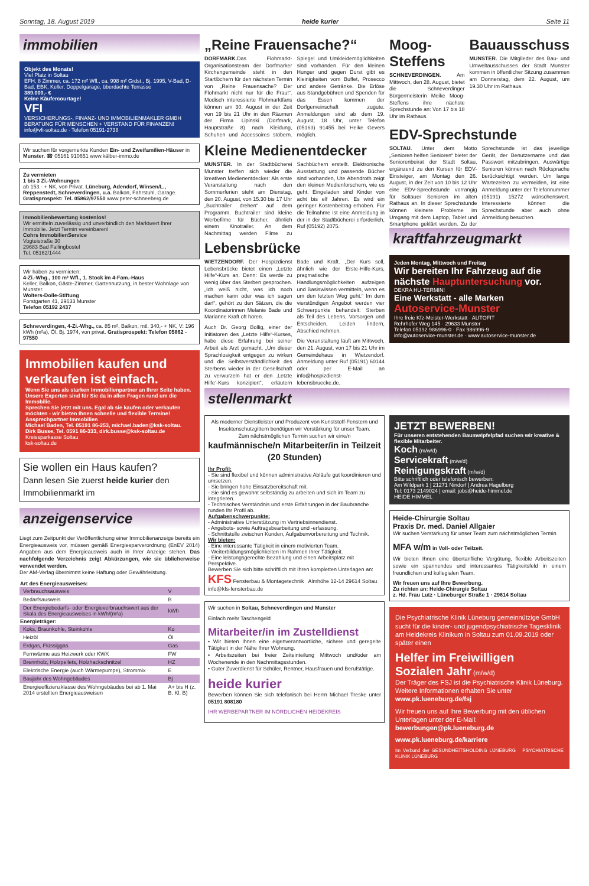Sonntag, 18. August 2019 heide kurier Seite 11
immobilien
Objekt des Monats!
Viel Platz in Soltau
EFH, 8 Zimmer, ca. 172 m² Wfl., ca. 998 m² Grdst., Bj. 1995, V-Bad, D-Bad, EBK, Keller, Doppelgarage, überdachte Terrasse
389.000,- €
Keine Käufercourtage!
VFI
VERSICHERUNGS-, FINANZ- UND IMMOBILIENMAKLER GMBH
BERATUNG FÜR MENSCHEN + VERSTAND FÜR FINANZEN!
info@vfi-soltau.de · Telefon 05191-2738
Wir suchen für vorgemerkte Kunden Ein- und Zweifamilien-Häuser in Munster. ☎ 05161 910651 www.kälber-immo.de
Zu vermieten
1 bis 3 Zi.-Wohnungen
ab 153.- + NK, von Privat. Lüneburg, Adendorf, Winsen/L., Reppenstedt, Schneverdingen, u.a. Balkon, Fahrstuhl, Garage. Gratisprospekt: Tel. 05862/97550 www.peter-schneeberg.de
Immobilienbewertung kostenlos!
Wir ermitteln zuverlässig und unverbindlich den Marktwert Ihrer Immobilie. Jetzt Termin vereinbaren!
Cohrs ImmobilienService
Vogteistraße 30
29683 Bad Fallingbostel
Tel. 05162/1444
Wir haben zu vermieten:
4-Zi.-Whg., 100 m² Wfl., 1. Stock im 4-Fam.-Haus
Keller, Balkon, Gäste-Zimmer, Gartennutzung, in bester Wohnlage von Munster.
Wolters-Dolle-Stiftung
Forstgarten 41, 29633 Munster
Telefon 05192 2437
Schneverdingen, 4-Zi.-Whg., ca. 85 m², Balkon, mtl. 340,- + NK, V: 196 kWh (m²a), Öl, Bj. 1974, von privat. Gratisprospekt: Telefon 05862 - 97550
Immobilien kaufen und verkaufen ist einfach.
Wenn Sie uns als starken Immobilienpartner an Ihrer Seite haben. Unsere Experten sind für Sie da in allen Fragen rund um die Immobilie.
Sprechen Sie jetzt mit uns. Egal ab sie kaufen oder verkaufen möchten - wir bieten Ihnen schnelle und flexible Termine!
Ansprechpartner Immobilien
Michael Baden, Tel. 05191 86-253, michael.baden@ksk-soltau.
Dirk Busse, Tel. 0591 86-333, dirk.busse@ksk-soltau.de
Kreissparkasse Soltau
ksk-soltau.de
Sie wollen ein Haus kaufen?
Dann lesen Sie zuerst heide kurier den Immobilienmarkt im
anzeigenservice
Liegt zum Zeitpunkt der Veröffentlichung einer Immobilienanzeige bereits ein Energieausweis vor, müssen gemäß Energiesparverordnung (EnEV 2014) Angaben aus dem Energieausweis auch in Ihrer Anzeige stehen. Das nachfolgende Verzeichnis zeigt Abkürzungen, wie sie üblicherweise verwendet werden.
Der AM-Verlag übernimmt keine Haftung oder Gewährleistung.
| Art des Energieausweises: | |
| --- | --- |
| Verbrauchsausweis | V |
| Bedarfsausweis | B |
| Der Energiebedarfs- oder Energieverbrauchswert aus der Skala des Energieausweises in kWh/(m²a) | kWh |
| Energieträger: | |
| Koks, Braunkohle, Steinkohle | Ko |
| Heizöl | Öl |
| Erdgas, Flüssiggas | Gas |
| Fernwärme aus Heizwerk oder KWK | FW |
| Brennholz, Holzpellets, Holzhackschnitzel | HZ |
| Elektrische Energie (auch Wärmepumpe), Strommix | E |
| Baujahr des Wohngebäudes | Bj |
| Energieeffizienzklasse des Wohngebäudes bei ab 1. Mai 2014 erstellten Energieausweisen | A+ bis H (z. B. Kl. B) |
„Reine Frauensache?“
DORFMARK. Das Flohmarkt-Organisationsteam der Dorfmarker Kirchengemeinde steht in den Startlöchern für den nächsten Termin von „Reine Frauensache? Der Flohmarkt nicht nur für die Frau!“. Modisch interessierte Flohmarktfans können am 30. August in der Zeit von 19 bis 21 Uhr in den Räumen der Firma Lipinski (Dorfmark, Hauptstraße 8) nach Kleidung, Schuhen und Accessoires stöbern. Spiegel und Umkleidemöglichkeiten sind vorhanden. Für den kleinen Hunger und gegen Durst gibt es Kleinigkeiten vom Buffet, Prosecco und andere Getränke. Die Erlöse aus Standgebühren und Spenden für das Essen kommen der Dorfgemeinschaft zugute. Anmeldungen sind ab dem 19. August, 18 Uhr, unter Telefon (05163) 91455 bei Heike Gevers möglich.
Kleine Medienentdecker
MUNSTER. In der Stadtbücherei Munster treffen sich wieder die kreativen Medienentdecker: Als erste Veranstaltung nach den Sommerferien steht am Dienstag, den 20. August, von 15.30 bis 17 Uhr „Buchtrailer drehen“ auf dem Programm. Buchtrailer sind kleine Werbefilme für Bücher, ähnlich einem Kinotrailer. An dem Nachmittag werden Filme zu Sachbüchern erstellt. Elektronische Ausstattung und passende Bücher sind vorhanden, Ute Abendroth zeigt den kleinen Medienforschern, wie es geht. Eingeladen sind Kinder von acht bis elf Jahren. Es wird ein geringer Kostenbeitrag erhoben. Für die Teilnahme ist eine Anmeldung in der in der Stadtbücherei erforderlich, Ruf (05192) 2075.
Lebensbrücke
WIETZENDORF. Der Hospizdienst Lebensbrücke bietet einen „Letzte Hilfe“-Kurs an. Denn: Es werde zu wenig über das Sterben gesprochen. „Ich weiß nicht, was ich noch machen kann oder was ich sagen darf“, gehört zu den Sätzen, die die Koordinatorinnen Melanie Bade und Marianne Kraft oft hören.
Auch Dr. Georg Bollig, einer der Initiatoren des „Letzte Hilfe“-Kurses, habe diese Erfahrung bei seiner Arbeit als Arzt gemacht. „Um dieser Sprachlosigkeit entgegen zu wirken und die Selbstverständlichkeit des Sterbens wieder in der Gesellschaft zu verwurzeln hat er den ‚Letzte Hilfe‘-Kurs konzipiert“, erläutern Bade und Kraft. „Der Kurs soll, ähnlich wie der Erste-Hilfe-Kurs, pragmatische Handlungsmöglichkeiten aufzeigen und Basiswissen vermitteln, wenn es um den letzten Weg geht.“ Im dem vierstündigen Angebot werden vier Schwerpunkte behandelt: Sterben als Teil des Lebens, Vorsorgen und Entscheiden, Leiden lindern, Abschied nehmen.
Die Veranstaltung läuft am Mittwoch, den 21. August, von 17 bis 21 Uhr im Gemeindehaus in Wietzendorf. Anmeldung unter Ruf (05191) 60144 oder per E-Mail an info@hospizdienst-lebensbruecke.de.
Moog-Steffens
SCHNEVERDINGEN. Am Mittwoch, den 28. August, bietet die Schneverdinger Bürgermeisterin Meike Moog-Steffens ihre nächste Sprechstunde an: Von 17 bis 18 Uhr im Rathaus.
Bauausschuss
MUNSTER. Die Mitglieder des Bau- und Umweltausschusses der Stadt Munster kommen in öffentlicher Sitzung zusammen am Donnerstag, dem 22. August, um 19.30 Uhr im Rathaus.
EDV-Sprechstunde
SOLTAU. Unter dem Motto „Senioren helfen Senioren“ bietet der Seniorenbeirat der Stadt Soltau, ergänzend zu den Kursen für EDV-Einsteiger, am Montag den 26. August, in der Zeit von 10 bis 12 Uhr eine EDV-Sprechstunde vorrangig für Soltauer Senioren im alten Rathaus an. In dieser Sprechstunde können kleinere Probleme im Umgang mit dem Laptop, Tablet und Smartphone geklärt werden. Zu der Sprechstunde ist das jeweilige Gerät, der Benutzername und das Passwort mitzubringen. Auswärtige Senioren können nach Rücksprache berücksichtigt werden. Um lange Wartezeiten zu vermeiden, ist eine Anmeldung unter der Telefonnummer (05191) 15272 wünschenswert. Interessierte können die Sprechstunde aber auch ohne Anmeldung besuchen.
kraftfahrzeugmarkt
Jeden Montag, Mittwoch und Freitag
Wir bereiten Ihr Fahrzeug auf die nächste Hauptuntersuchung vor.
DEKRA HU-TERMIN!
Eine Werkstatt - alle Marken
Autoservice-Munster
Ihre freie Kfz-Meister-Werkstatt · AUTOFIT
Rehrhofer Weg 145 · 29633 Munster
Telefon 05192 986996-0 · Fax 986996-9
info@autoservice-munster.de · www.autoservice-munster.de
stellenmarkt
Als moderner Dienstleister und Produzent von Kunststoff-Fenstern und Insektenschutzgittern benötigen wir Verstärkung für unser Team.
Zum nächstmöglichen Termin suchen wir eine/n
kaufmännische/n Mitarbeiter/in in Teilzeit (20 Stunden)
Ihr Profil:
- Sie sind flexibel und können administrative Abläufe gut koordinieren und umsetzen.
- Sie bringen hohe Einsatzbereitschaft mit.
- Sie sind es gewohnt selbständig zu arbeiten und sich im Team zu integrieren.
- Technisches Verständnis und erste Erfahrungen in der Baubranche runden Ihr Profil ab.
Aufgabenschwerpunkte:
- Administrative Unterstützung im Vertriebsinnendienst.
- Angebots- sowie Auftragsbearbeitung und -erfassung.
- Schnittstelle zwischen Kunden, Aufgabenvorbereitung und Technik.
Wir bieten:
- Eine interessante Tätigkeit in einem motivierten Team.
- Weiterbildungsmöglichkeiten im Rahmen Ihrer Tätigkeit.
- Eine leistungsgerechte Bezahlung und einen Arbeitsplatz mit Perspektive.
Bewerben Sie sich bitte schriftlich mit Ihren kompletten Unterlagen an:
KFS Fensterbau & Montagetechnik Almhöhe 12-14 29614 Soltau info@kfs-fensterbau.de
Wir suchen in Soltau, Schneverdingen und Munster
Einfach mehr Taschengeld
Mitarbeiter/in im Zustelldienst
• Wir bieten Ihnen eine eigenverantwortliche, sichere und geregelte Tätigkeit in der Nähe Ihrer Wohnung.
• Arbeitszeiten bei freier Zeiteinteilung Mittwoch und/oder am Wochenende in den Nachmittagsstunden.
• Guter Zuverdienst für Schüler, Rentner, Hausfrauen und Berufstätige.
heide kurier
Bewerben können Sie sich telefonisch bei Herrn Michael Treske unter 05191 808180
IHR WERBEPARTNER IM NÖRDLICHEN HEIDEKREIS
JETZT BEWERBEN!
Für unseren entstehenden Baumwipfelpfad suchen wir kreative & flexible Mitarbeiter.
Koch (m/w/d)
Servicekraft (m/w/d)
Reinigungskraft (m/w/d)
Bitte schriftlich oder telefonisch bewerben:
Am Wildpark 1 | 21271 Nindorf | Andrea Hagelberg
Tel: 0173 2149024 | email: jobs@heide-himmel.de
HEIDE HIMMEL
Heide-Chirurgie Soltau
Praxis Dr. med. Daniel Allgaier
Wir suchen Verstärkung für unser Team zum nächstmöglichen Termin
MFA w/m in Voll- oder Teilzeit.
Wir bieten Ihnen eine übertarifliche Vergütung, flexible Arbeitszeiten sowie ein spannendes und interessantes Tätigkeitsfeld in einem freundlichen und kollegialen Team.
Wir freuen uns auf Ihre Bewerbung.
Zu richten an: Heide-Chirurgie Soltau
z. Hd. Frau Lutz · Lüneburger Straße 1 · 29614 Soltau
Die Psychiatrische Klinik Lüneburg gemeinnützige GmbH sucht für die kinder- und jugendpsychiatrische Tagesklinik am Heidekreis Klinikum in Soltau zum 01.09.2019 oder später einen
Helfer im Freiwilligen Sozialen Jahr (m/w/d)
Der Träger des FSJ ist die Psychiatrische Klinik Lüneburg. Weitere Informationen erhalten Sie unter www.pk.lueneburg.de/fsj
Wir freuen uns auf Ihre Bewerbung mit den üblichen Unterlagen unter der E-Mail: bewerbungen@pk.lueneburg.de
www.pk.lueneburg.de/karriere
Im Verbund der GESUNDHEITSHOLDING LÜNEBURG PSYCHIATRISCHE KLINIK LÜNEBURG